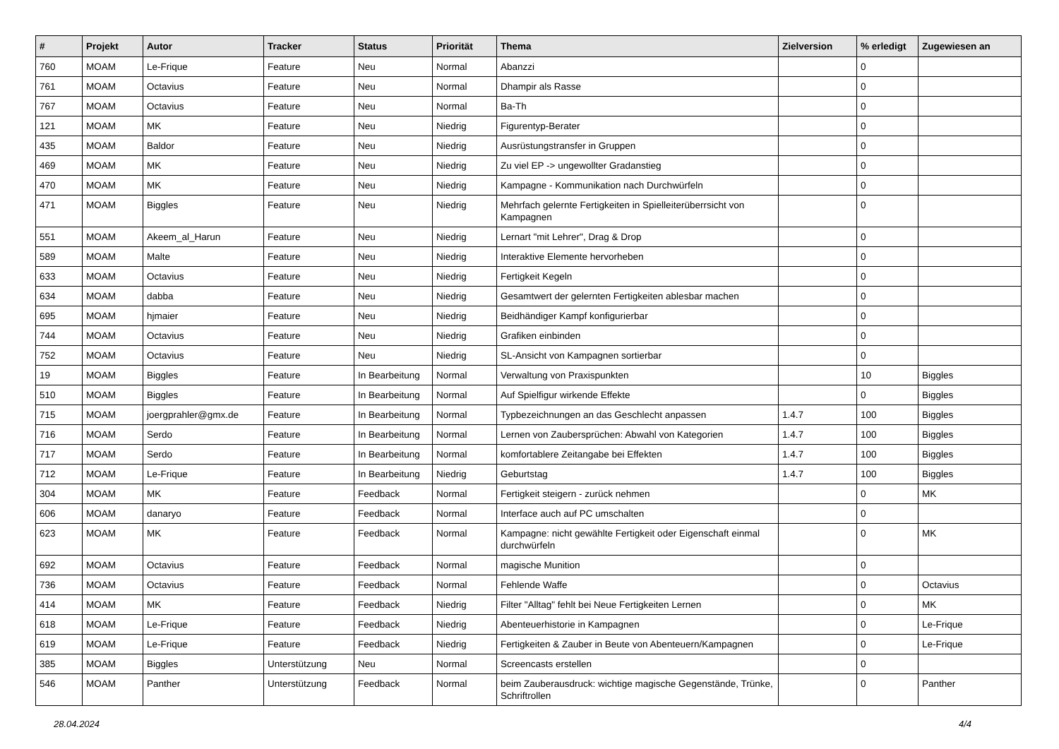| # | Projekt | Autor | Tracker | Status | Priorität | Thema | Zielversion | % erledigt | Zugewiesen an |
| --- | --- | --- | --- | --- | --- | --- | --- | --- | --- |
| 760 | MOAM | Le-Frique | Feature | Neu | Normal | Abanzzi | | 0 | |
| 761 | MOAM | Octavius | Feature | Neu | Normal | Dhampir als Rasse | | 0 | |
| 767 | MOAM | Octavius | Feature | Neu | Normal | Ba-Th | | 0 | |
| 121 | MOAM | MK | Feature | Neu | Niedrig | Figurentyp-Berater | | 0 | |
| 435 | MOAM | Baldor | Feature | Neu | Niedrig | Ausrüstungstransfer in Gruppen | | 0 | |
| 469 | MOAM | MK | Feature | Neu | Niedrig | Zu viel EP -> ungewollter Gradanstieg | | 0 | |
| 470 | MOAM | MK | Feature | Neu | Niedrig | Kampagne - Kommunikation nach Durchwürfeln | | 0 | |
| 471 | MOAM | Biggles | Feature | Neu | Niedrig | Mehrfach gelernte Fertigkeiten in Spielleiterüberrsicht von Kampagnen | | 0 | |
| 551 | MOAM | Akeem_al_Harun | Feature | Neu | Niedrig | Lernart "mit Lehrer", Drag & Drop | | 0 | |
| 589 | MOAM | Malte | Feature | Neu | Niedrig | Interaktive Elemente hervorheben | | 0 | |
| 633 | MOAM | Octavius | Feature | Neu | Niedrig | Fertigkeit Kegeln | | 0 | |
| 634 | MOAM | dabba | Feature | Neu | Niedrig | Gesamtwert der gelernten Fertigkeiten ablesbar machen | | 0 | |
| 695 | MOAM | hjmaier | Feature | Neu | Niedrig | Beidhändiger Kampf konfigurierbar | | 0 | |
| 744 | MOAM | Octavius | Feature | Neu | Niedrig | Grafiken einbinden | | 0 | |
| 752 | MOAM | Octavius | Feature | Neu | Niedrig | SL-Ansicht von Kampagnen sortierbar | | 0 | |
| 19 | MOAM | Biggles | Feature | In Bearbeitung | Normal | Verwaltung von Praxispunkten | | 10 | Biggles |
| 510 | MOAM | Biggles | Feature | In Bearbeitung | Normal | Auf Spielfigur wirkende Effekte | | 0 | Biggles |
| 715 | MOAM | joergprahler@gmx.de | Feature | In Bearbeitung | Normal | Typbezeichnungen an das Geschlecht anpassen | 1.4.7 | 100 | Biggles |
| 716 | MOAM | Serdo | Feature | In Bearbeitung | Normal | Lernen von Zaubersprüchen: Abwahl von Kategorien | 1.4.7 | 100 | Biggles |
| 717 | MOAM | Serdo | Feature | In Bearbeitung | Normal | komfortablere Zeitangabe bei Effekten | 1.4.7 | 100 | Biggles |
| 712 | MOAM | Le-Frique | Feature | In Bearbeitung | Niedrig | Geburtstag | 1.4.7 | 100 | Biggles |
| 304 | MOAM | MK | Feature | Feedback | Normal | Fertigkeit steigern - zurück nehmen | | 0 | MK |
| 606 | MOAM | danaryo | Feature | Feedback | Normal | Interface auch auf PC umschalten | | 0 | |
| 623 | MOAM | MK | Feature | Feedback | Normal | Kampagne: nicht gewählte Fertigkeit oder Eigenschaft einmal durchwürfeln | | 0 | MK |
| 692 | MOAM | Octavius | Feature | Feedback | Normal | magische Munition | | 0 | |
| 736 | MOAM | Octavius | Feature | Feedback | Normal | Fehlende Waffe | | 0 | Octavius |
| 414 | MOAM | MK | Feature | Feedback | Niedrig | Filter "Alltag" fehlt bei Neue Fertigkeiten Lernen | | 0 | MK |
| 618 | MOAM | Le-Frique | Feature | Feedback | Niedrig | Abenteuerhistorie in Kampagnen | | 0 | Le-Frique |
| 619 | MOAM | Le-Frique | Feature | Feedback | Niedrig | Fertigkeiten & Zauber in Beute von Abenteuern/Kampagnen | | 0 | Le-Frique |
| 385 | MOAM | Biggles | Unterstützung | Neu | Normal | Screencasts erstellen | | 0 | |
| 546 | MOAM | Panther | Unterstützung | Feedback | Normal | beim Zauberausdruck: wichtige magische Gegenstände, Trünke, Schriftrollen | | 0 | Panther |
28.04.2024 4/4